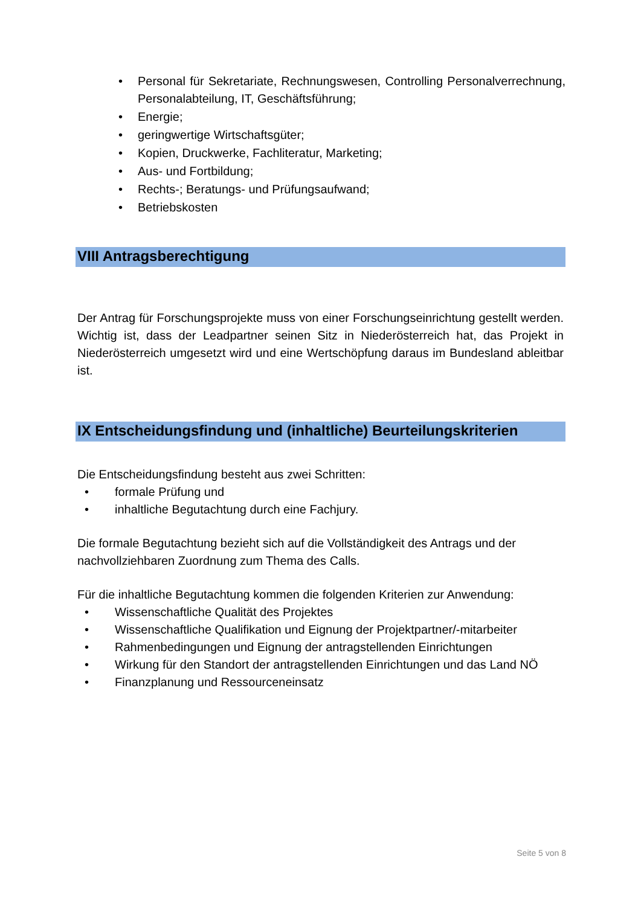• Personal für Sekretariate, Rechnungswesen, Controlling Personalverrechnung, Personalabteilung, IT, Geschäftsführung;
• Energie;
• geringwertige Wirtschaftsgüter;
• Kopien, Druckwerke, Fachliteratur, Marketing;
• Aus- und Fortbildung;
• Rechts-; Beratungs- und Prüfungsaufwand;
• Betriebskosten
VIII Antragsberechtigung
Der Antrag für Forschungsprojekte muss von einer Forschungseinrichtung gestellt werden. Wichtig ist, dass der Leadpartner seinen Sitz in Niederösterreich hat, das Projekt in Niederösterreich umgesetzt wird und eine Wertschöpfung daraus im Bundesland ableitbar ist.
IX Entscheidungsfindung und (inhaltliche) Beurteilungskriterien
Die Entscheidungsfindung besteht aus zwei Schritten:
• formale Prüfung und
• inhaltliche Begutachtung durch eine Fachjury.
Die formale Begutachtung bezieht sich auf die Vollständigkeit des Antrags und der nachvollziehbaren Zuordnung zum Thema des Calls.
Für die inhaltliche Begutachtung kommen die folgenden Kriterien zur Anwendung:
• Wissenschaftliche Qualität des Projektes
• Wissenschaftliche Qualifikation und Eignung der Projektpartner/-mitarbeiter
• Rahmenbedingungen und Eignung der antragstellenden Einrichtungen
• Wirkung für den Standort der antragstellenden Einrichtungen und das Land NÖ
• Finanzplanung und Ressourceneinsatz
Seite 5 von 8